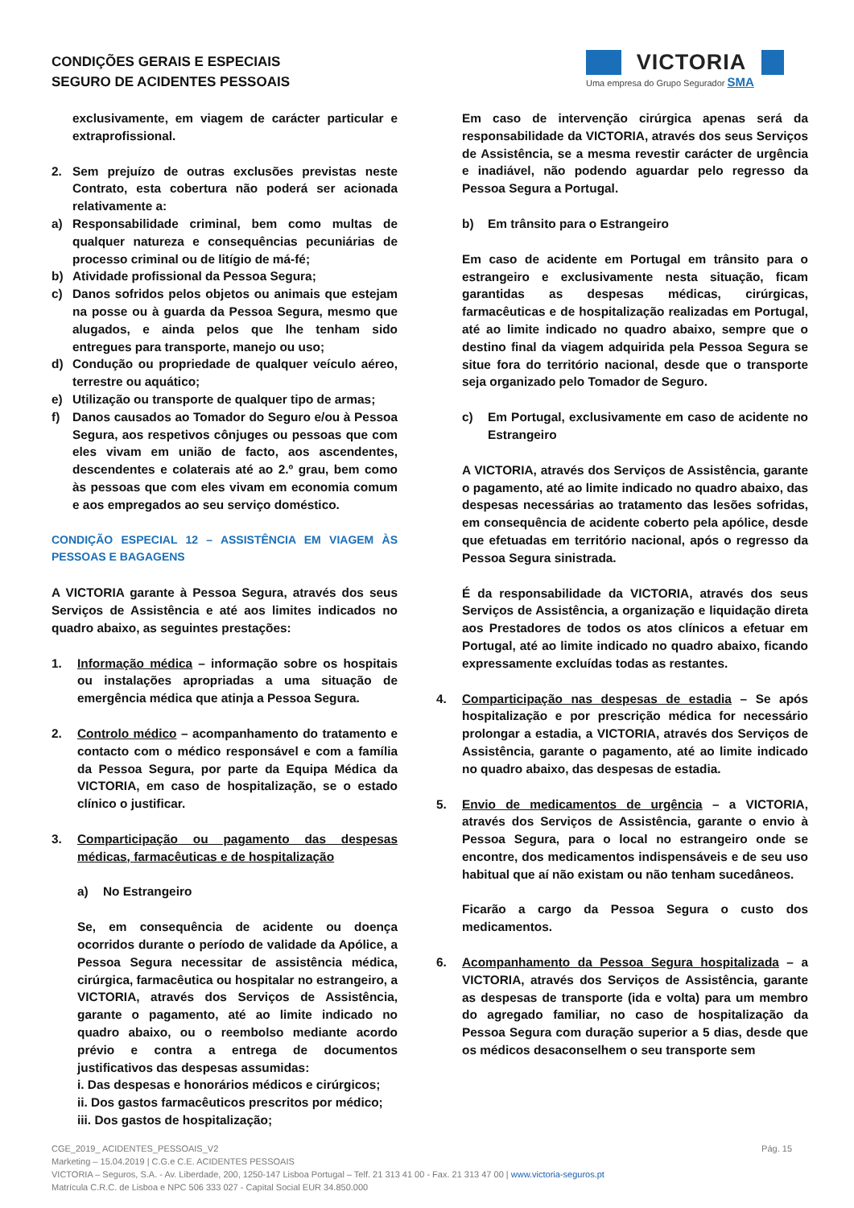CONDIÇÕES GERAIS E ESPECIAIS
SEGURO DE ACIDENTES PESSOAIS
VICTORIA
Uma empresa do Grupo Segurador SMA
exclusivamente, em viagem de carácter particular e extraprofissional.
2. Sem prejuízo de outras exclusões previstas neste Contrato, esta cobertura não poderá ser acionada relativamente a:
a) Responsabilidade criminal, bem como multas de qualquer natureza e consequências pecuniárias de processo criminal ou de litígio de má-fé;
b) Atividade profissional da Pessoa Segura;
c) Danos sofridos pelos objetos ou animais que estejam na posse ou à guarda da Pessoa Segura, mesmo que alugados, e ainda pelos que lhe tenham sido entregues para transporte, manejo ou uso;
d) Condução ou propriedade de qualquer veículo aéreo, terrestre ou aquático;
e) Utilização ou transporte de qualquer tipo de armas;
f) Danos causados ao Tomador do Seguro e/ou à Pessoa Segura, aos respetivos cônjuges ou pessoas que com eles vivam em união de facto, aos ascendentes, descendentes e colaterais até ao 2.º grau, bem como às pessoas que com eles vivam em economia comum e aos empregados ao seu serviço doméstico.
CONDIÇÃO ESPECIAL 12 – ASSISTÊNCIA EM VIAGEM ÀS PESSOAS E BAGAGENS
A VICTORIA garante à Pessoa Segura, através dos seus Serviços de Assistência e até aos limites indicados no quadro abaixo, as seguintes prestações:
1. Informação médica – informação sobre os hospitais ou instalações apropriadas a uma situação de emergência médica que atinja a Pessoa Segura.
2. Controlo médico – acompanhamento do tratamento e contacto com o médico responsável e com a família da Pessoa Segura, por parte da Equipa Médica da VICTORIA, em caso de hospitalização, se o estado clínico o justificar.
3. Comparticipação ou pagamento das despesas médicas, farmacêuticas e de hospitalização
a) No Estrangeiro
Se, em consequência de acidente ou doença ocorridos durante o período de validade da Apólice, a Pessoa Segura necessitar de assistência médica, cirúrgica, farmacêutica ou hospitalar no estrangeiro, a VICTORIA, através dos Serviços de Assistência, garante o pagamento, até ao limite indicado no quadro abaixo, ou o reembolso mediante acordo prévio e contra a entrega de documentos justificativos das despesas assumidas:
i. Das despesas e honorários médicos e cirúrgicos;
ii. Dos gastos farmacêuticos prescritos por médico;
iii. Dos gastos de hospitalização;
Em caso de intervenção cirúrgica apenas será da responsabilidade da VICTORIA, através dos seus Serviços de Assistência, se a mesma revestir carácter de urgência e inadiável, não podendo aguardar pelo regresso da Pessoa Segura a Portugal.
b) Em trânsito para o Estrangeiro
Em caso de acidente em Portugal em trânsito para o estrangeiro e exclusivamente nesta situação, ficam garantidas as despesas médicas, cirúrgicas, farmacêuticas e de hospitalização realizadas em Portugal, até ao limite indicado no quadro abaixo, sempre que o destino final da viagem adquirida pela Pessoa Segura se situe fora do território nacional, desde que o transporte seja organizado pelo Tomador de Seguro.
c) Em Portugal, exclusivamente em caso de acidente no Estrangeiro
A VICTORIA, através dos Serviços de Assistência, garante o pagamento, até ao limite indicado no quadro abaixo, das despesas necessárias ao tratamento das lesões sofridas, em consequência de acidente coberto pela apólice, desde que efetuadas em território nacional, após o regresso da Pessoa Segura sinistrada.
É da responsabilidade da VICTORIA, através dos seus Serviços de Assistência, a organização e liquidação direta aos Prestadores de todos os atos clínicos a efetuar em Portugal, até ao limite indicado no quadro abaixo, ficando expressamente excluídas todas as restantes.
4. Comparticipação nas despesas de estadia – Se após hospitalização e por prescrição médica for necessário prolongar a estadia, a VICTORIA, através dos Serviços de Assistência, garante o pagamento, até ao limite indicado no quadro abaixo, das despesas de estadia.
5. Envio de medicamentos de urgência – a VICTORIA, através dos Serviços de Assistência, garante o envio à Pessoa Segura, para o local no estrangeiro onde se encontre, dos medicamentos indispensáveis e de seu uso habitual que aí não existam ou não tenham sucedâneos.
Ficarão a cargo da Pessoa Segura o custo dos medicamentos.
6. Acompanhamento da Pessoa Segura hospitalizada – a VICTORIA, através dos Serviços de Assistência, garante as despesas de transporte (ida e volta) para um membro do agregado familiar, no caso de hospitalização da Pessoa Segura com duração superior a 5 dias, desde que os médicos desaconselhem o seu transporte sem
CGE_2019_ ACIDENTES_PESSOAIS_V2 Pág. 15
Marketing – 15.04.2019 | C.G.e C.E. ACIDENTES PESSOAIS
VICTORIA – Seguros, S.A. - Av. Liberdade, 200, 1250-147 Lisboa Portugal – Telf. 21 313 41 00 - Fax. 21 313 47 00 | www.victoria-seguros.pt
Matrícula C.R.C. de Lisboa e NPC 506 333 027 - Capital Social EUR 34.850.000